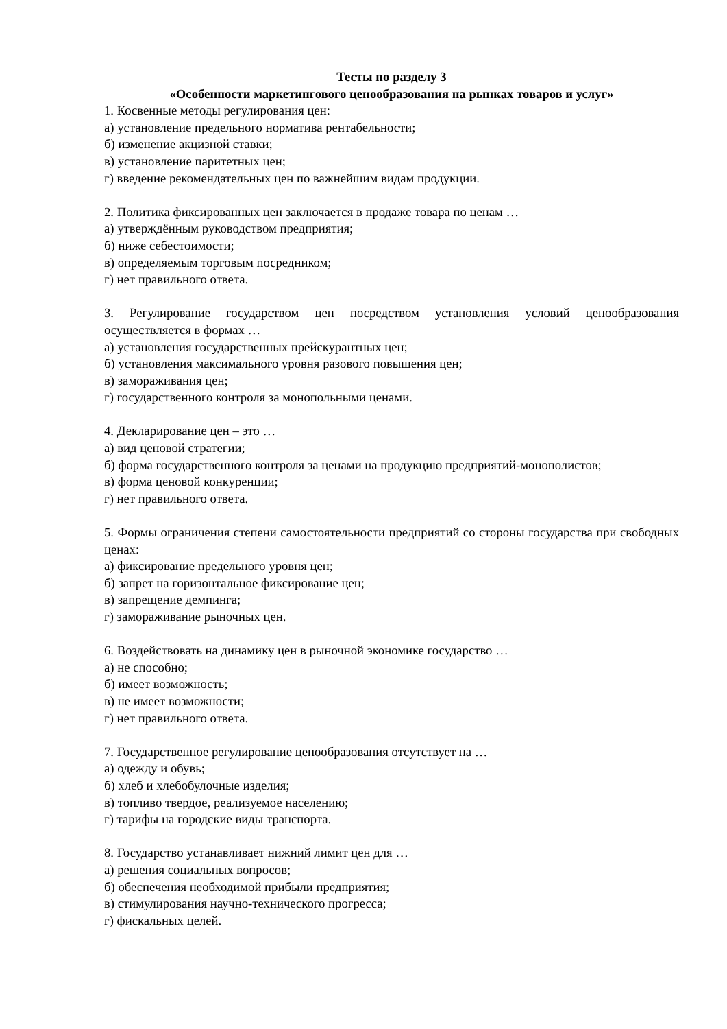Тесты по разделу 3
«Особенности маркетингового ценообразования на рынках товаров и услуг»
1. Косвенные методы регулирования цен:
а) установление предельного норматива рентабельности;
б) изменение акцизной ставки;
в) установление паритетных цен;
г) введение рекомендательных цен по важнейшим видам продукции.
2. Политика фиксированных цен заключается в продаже товара по ценам …
а) утверждённым руководством предприятия;
б) ниже себестоимости;
в) определяемым торговым посредником;
г) нет правильного ответа.
3. Регулирование государством цен посредством установления условий ценообразования осуществляется в формах …
а) установления государственных прейскурантных цен;
б) установления максимального уровня разового повышения цен;
в) замораживания цен;
г) государственного контроля за монопольными ценами.
4. Декларирование цен – это …
а) вид ценовой стратегии;
б) форма государственного контроля за ценами на продукцию предприятий-монополистов;
в) форма ценовой конкуренции;
г) нет правильного ответа.
5. Формы ограничения степени самостоятельности предприятий со стороны государства при свободных ценах:
а) фиксирование предельного уровня цен;
б) запрет на горизонтальное фиксирование цен;
в) запрещение демпинга;
г) замораживание рыночных цен.
6. Воздействовать на динамику цен в рыночной экономике государство …
а) не способно;
б) имеет возможность;
в) не имеет возможности;
г) нет правильного ответа.
7. Государственное регулирование ценообразования отсутствует на …
а) одежду и обувь;
б) хлеб и хлебобулочные изделия;
в) топливо твердое, реализуемое населению;
г) тарифы на городские виды транспорта.
8. Государство устанавливает нижний лимит цен для …
а) решения социальных вопросов;
б) обеспечения необходимой прибыли предприятия;
в) стимулирования научно-технического прогресса;
г) фискальных целей.